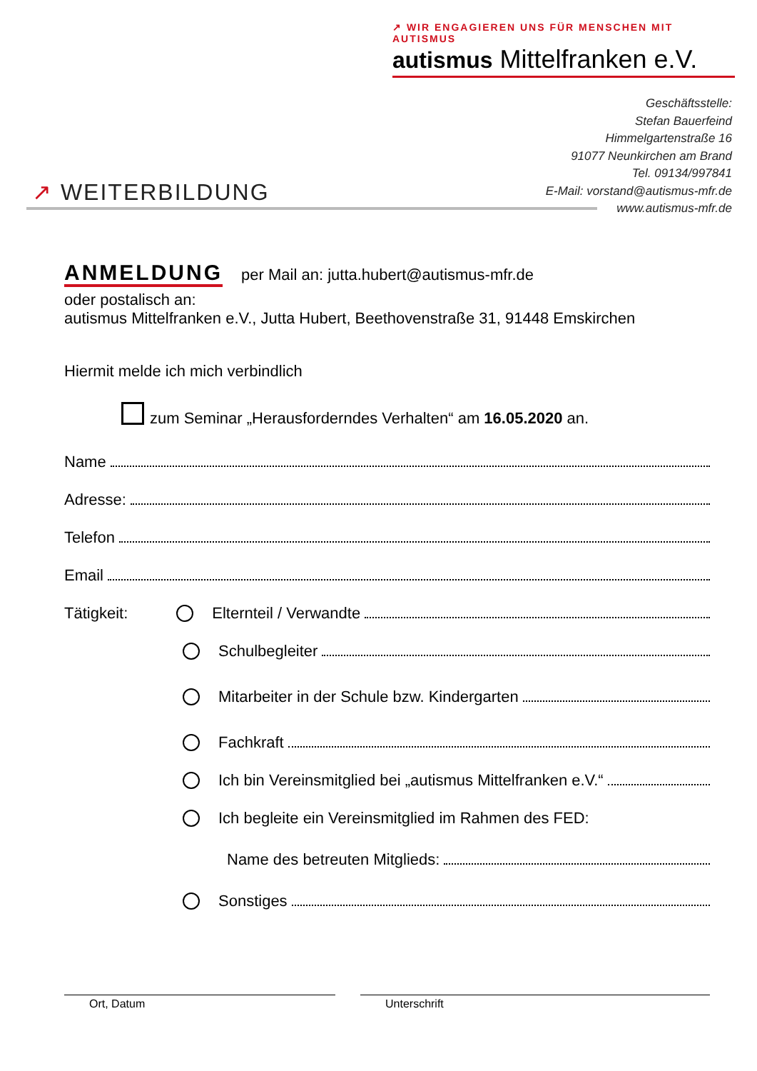↗ WIR ENGAGIEREN UNS FÜR MENSCHEN MIT AUTISMUS
autismus Mittelfranken e.V.
Geschäftsstelle:
Stefan Bauerfeind
Himmelgartenstraße 16
91077 Neunkirchen am Brand
Tel. 09134/997841
E-Mail: vorstand@autismus-mfr.de
www.autismus-mfr.de
↗ WEITERBILDUNG
ANMELDUNG per Mail an: jutta.hubert@autismus-mfr.de
oder postalisch an:
autismus Mittelfranken e.V., Jutta Hubert, Beethovenstraße 31, 91448 Emskirchen
Hiermit melde ich mich verbindlich
zum Seminar „Herausforderndes Verhalten“ am 16.05.2020 an.
Name
Adresse:
Telefon
Email
Tätigkeit:
Elternteil / Verwandte
Schulbegleiter
Mitarbeiter in der Schule bzw. Kindergarten
Fachkraft
Ich bin Vereinsmitglied bei „autismus Mittelfranken e.V.“
Ich begleite ein Vereinsmitglied im Rahmen des FED:
Name des betreuten Mitglieds:
Sonstiges
Ort, Datum Unterschrift